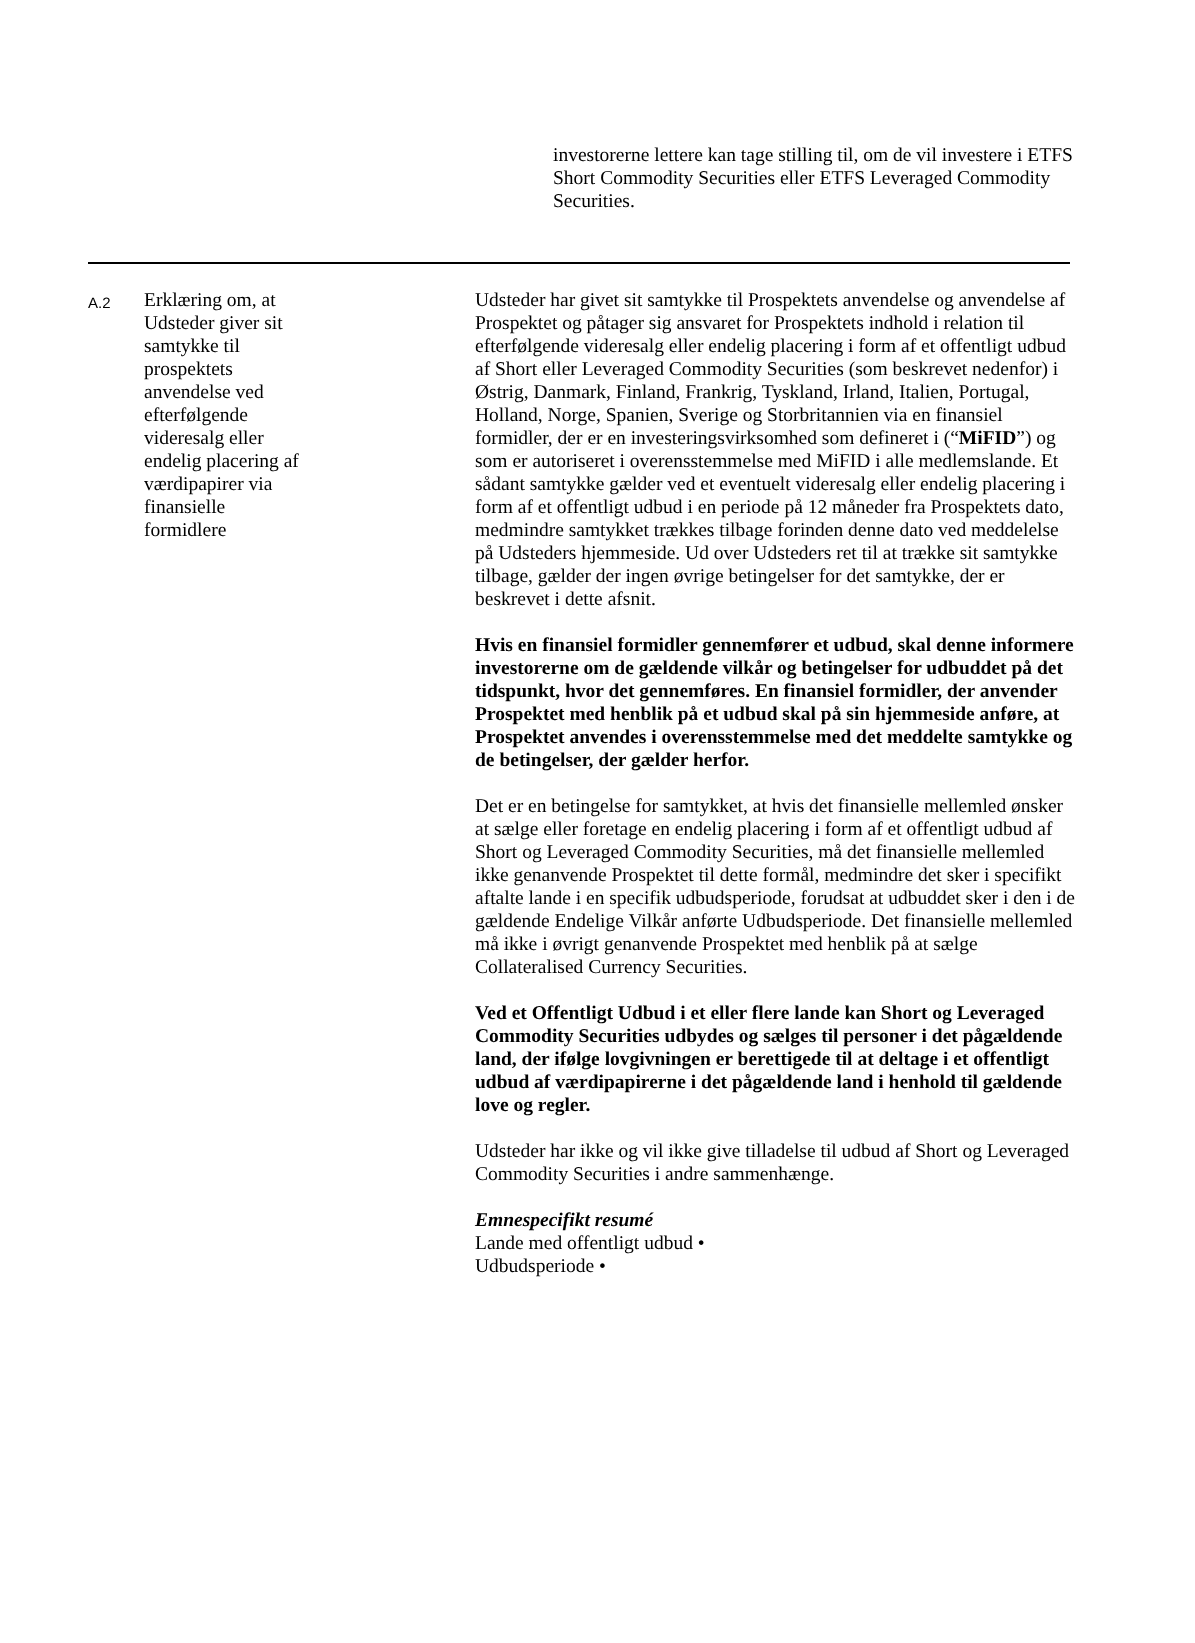investorerne lettere kan tage stilling til, om de vil investere i ETFS Short Commodity Securities eller ETFS Leveraged Commodity Securities.
| A.2 | Erklæring om, at Udsteder giver sit samtykke til prospektets anvendelse ved efterfølgende videresalg eller endelig placering af værdipapirer via finansielle formidlere | Udsteder har givet sit samtykke til Prospektets anvendelse og anvendelse af Prospektet og påtager sig ansvaret for Prospektets indhold i relation til efterfølgende videresalg eller endelig placering i form af et offentligt udbud af Short eller Leveraged Commodity Securities (som beskrevet nedenfor) i Østrig, Danmark, Finland, Frankrig, Tyskland, Irland, Italien, Portugal, Holland, Norge, Spanien, Sverige og Storbritannien via en finansiel formidler, der er en investeringsvirksomhed som defineret i (“ MiFID ”) og som er autoriseret i overensstemmelse med MiFID i alle medlemslande. Et sådant samtykke gælder ved et eventuelt videresalg eller endelig placering i form af et offentligt udbud i en periode på 12 måneder fra Prospektets dato, medmindre samtykket trækkes tilbage forinden denne dato ved meddelelse på Udsteders hjemmeside. Ud over Udsteders ret til at trække sit samtykke tilbage, gælder der ingen øvrige betingelser for det samtykke, der er beskrevet i dette afsnit. Hvis en finansiel formidler gennemfører et udbud, skal denne informere investorerne om de gældende vilkår og betingelser for udbuddet på det tidspunkt, hvor det gennemføres. En finansiel formidler, der anvender Prospektet med henblik på et udbud skal på sin hjemmeside anføre, at Prospektet anvendes i overensstemmelse med det meddelte samtykke og de betingelser, der gælder herfor. Det er en betingelse for samtykket, at hvis det finansielle mellemled ønsker at sælge eller foretage en endelig placering i form af et offentligt udbud af Short og Leveraged Commodity Securities, må det finansielle mellemled ikke genanvende Prospektet til dette formål, medmindre det sker i specifikt aftalte lande i en specifik udbudsperiode, forudsat at udbuddet sker i den i de gældende Endelige Vilkår anførte Udbudsperiode. Det finansielle mellemled må ikke i øvrigt genanvende Prospektet med henblik på at sælge Collateralised Currency Securities. Ved et Offentligt Udbud i et eller flere lande kan Short og Leveraged Commodity Securities udbydes og sælges til personer i det pågældende land, der ifølge lovgivningen er berettigede til at deltage i et offentligt udbud af værdipapirerne i det pågældende land i henhold til gældende love og regler. Udsteder har ikke og vil ikke give tilladelse til udbud af Short og Leveraged Commodity Securities i andre sammenhænge. Emnespecifikt resumé Lande med offentligt udbud • Udbudsperiode • |